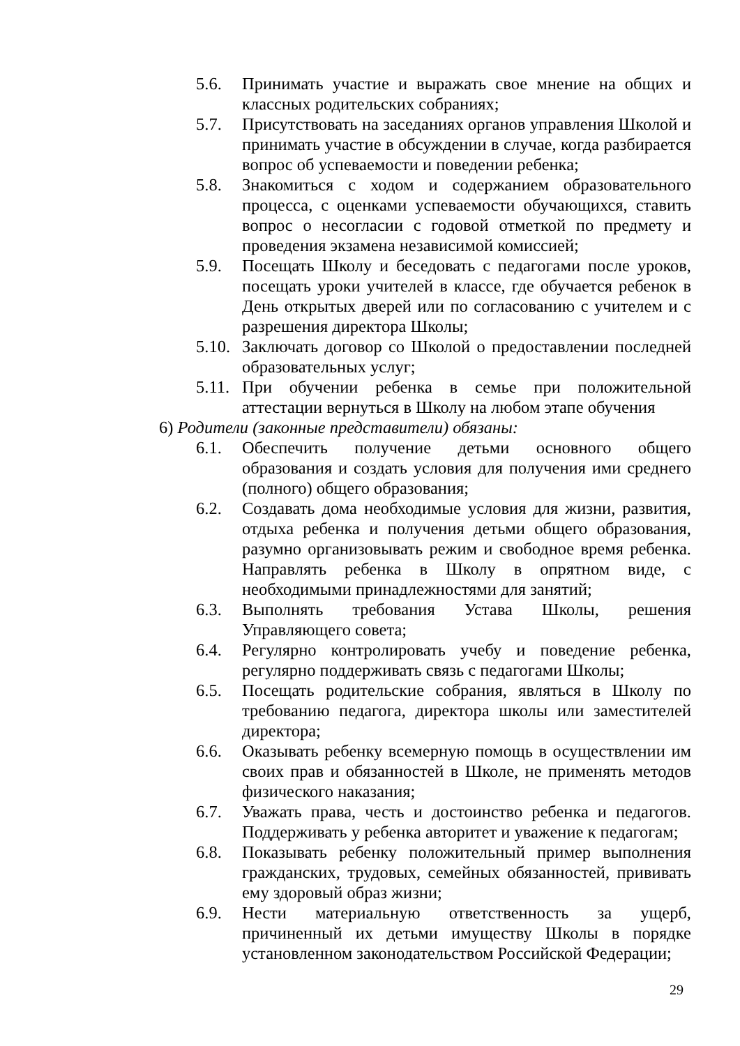5.6. Принимать участие и выражать свое мнение на общих и классных родительских собраниях;
5.7. Присутствовать на заседаниях органов управления Школой и принимать участие в обсуждении в случае, когда разбирается вопрос об успеваемости и поведении ребенка;
5.8. Знакомиться с ходом и содержанием образовательного процесса, с оценками успеваемости обучающихся, ставить вопрос о несогласии с годовой отметкой по предмету и проведения экзамена независимой комиссией;
5.9. Посещать Школу и беседовать с педагогами после уроков, посещать уроки учителей в классе, где обучается ребенок в День открытых дверей или по согласованию с учителем и с разрешения директора Школы;
5.10. Заключать договор со Школой о предоставлении последней образовательных услуг;
5.11. При обучении ребенка в семье при положительной аттестации вернуться в Школу на любом этапе обучения
6) Родители (законные представители) обязаны:
6.1. Обеспечить получение детьми основного общего образования и создать условия для получения ими среднего (полного) общего образования;
6.2. Создавать дома необходимые условия для жизни, развития, отдыха ребенка и получения детьми общего образования, разумно организовывать режим и свободное время ребенка. Направлять ребенка в Школу в опрятном виде, с необходимыми принадлежностями для занятий;
6.3. Выполнять требования Устава Школы, решения Управляющего совета;
6.4. Регулярно контролировать учебу и поведение ребенка, регулярно поддерживать связь с педагогами Школы;
6.5. Посещать родительские собрания, являться в Школу по требованию педагога, директора школы или заместителей директора;
6.6. Оказывать ребенку всемерную помощь в осуществлении им своих прав и обязанностей в Школе, не применять методов физического наказания;
6.7. Уважать права, честь и достоинство ребенка и педагогов. Поддерживать у ребенка авторитет и уважение к педагогам;
6.8. Показывать ребенку положительный пример выполнения гражданских, трудовых, семейных обязанностей, прививать ему здоровый образ жизни;
6.9. Нести материальную ответственность за ущерб, причиненный их детьми имуществу Школы в порядке установленном законодательством Российской Федерации;
29